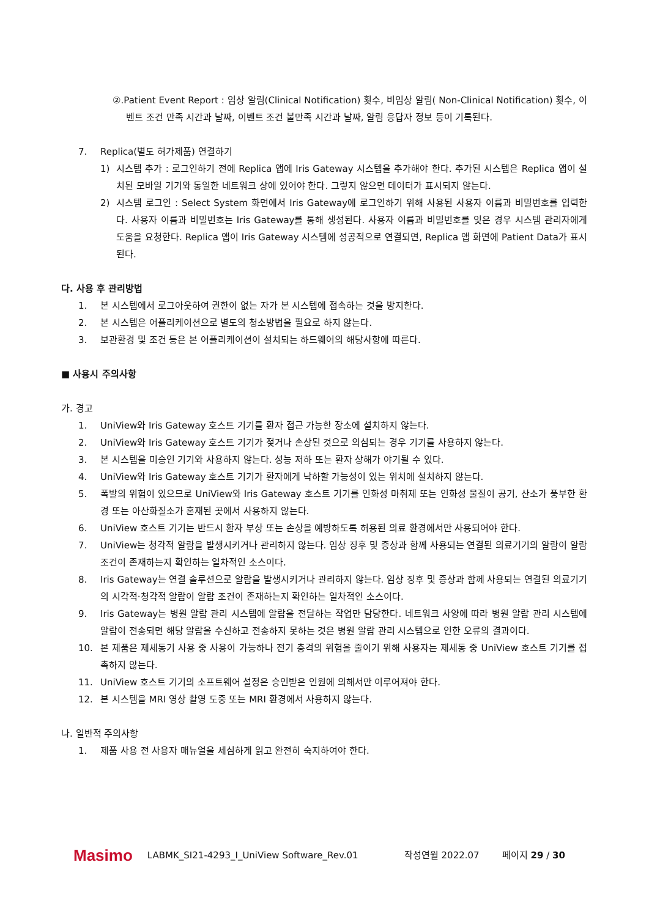②.Patient Event Report : 임상 알림(Clinical Notification) 횟수, 비임상 알림( Non-Clinical Notification) 횟수, 이벤트 조건 만족 시간과 날짜, 이벤트 조건 불만족 시간과 날짜, 알림 응답자 정보 등이 기록된다.
7. Replica(별도 허가제품) 연결하기
1) 시스템 추가 : 로그인하기 전에 Replica 앱에 Iris Gateway 시스템을 추가해야 한다. 추가된 시스템은 Replica 앱이 설치된 모바일 기기와 동일한 네트워크 상에 있어야 한다. 그렇지 않으면 데이터가 표시되지 않는다.
2) 시스템 로그인 : Select System 화면에서 Iris Gateway에 로그인하기 위해 사용된 사용자 이름과 비밀번호를 입력한다. 사용자 이름과 비밀번호는 Iris Gateway를 통해 생성된다. 사용자 이름과 비밀번호를 잊은 경우 시스템 관리자에게 도움을 요청한다. Replica 앱이 Iris Gateway 시스템에 성공적으로 연결되면, Replica 앱 화면에 Patient Data가 표시된다.
다. 사용 후 관리방법
1. 본 시스템에서 로그아웃하여 권한이 없는 자가 본 시스템에 접속하는 것을 방지한다.
2. 본 시스템은 어플리케이션으로 별도의 청소방법을 필요로 하지 않는다.
3. 보관환경 및 조건 등은 본 어플리케이션이 설치되는 하드웨어의 해당사항에 따른다.
■ 사용시 주의사항
가. 경고
1. UniView와 Iris Gateway 호스트 기기를 환자 접근 가능한 장소에 설치하지 않는다.
2. UniView와 Iris Gateway 호스트 기기가 젖거나 손상된 것으로 의심되는 경우 기기를 사용하지 않는다.
3. 본 시스템을 미승인 기기와 사용하지 않는다. 성능 저하 또는 환자 상해가 야기될 수 있다.
4. UniView와 Iris Gateway 호스트 기기가 환자에게 낙하할 가능성이 있는 위치에 설치하지 않는다.
5. 폭발의 위험이 있으므로 UniView와 Iris Gateway 호스트 기기를 인화성 마취제 또는 인화성 물질이 공기, 산소가 풍부한 환경 또는 아산화질소가 혼재된 곳에서 사용하지 않는다.
6. UniView 호스트 기기는 반드시 환자 부상 또는 손상을 예방하도록 허용된 의료 환경에서만 사용되어야 한다.
7. UniView는 청각적 알람을 발생시키거나 관리하지 않는다. 임상 징후 및 증상과 함께 사용되는 연결된 의료기기의 알람이 알람 조건이 존재하는지 확인하는 일차적인 소스이다.
8. Iris Gateway는 연결 솔루션으로 알람을 발생시키거나 관리하지 않는다. 임상 징후 및 증상과 함께 사용되는 연결된 의료기기의 시각적·청각적 알람이 알람 조건이 존재하는지 확인하는 일차적인 소스이다.
9. Iris Gateway는 병원 알람 관리 시스템에 알람을 전달하는 작업만 담당한다. 네트워크 사양에 따라 병원 알람 관리 시스템에 알람이 전송되면 해당 알람을 수신하고 전송하지 못하는 것은 병원 알람 관리 시스템으로 인한 오류의 결과이다.
10. 본 제품은 제세동기 사용 중 사용이 가능하나 전기 충격의 위험을 줄이기 위해 사용자는 제세동 중 UniView 호스트 기기를 접촉하지 않는다.
11. UniView 호스트 기기의 소프트웨어 설정은 승인받은 인원에 의해서만 이루어져야 한다.
12. 본 시스템을 MRI 영상 촬영 도중 또는 MRI 환경에서 사용하지 않는다.
나. 일반적 주의사항
1. 제품 사용 전 사용자 매뉴얼을 세심하게 읽고 완전히 숙지하여야 한다.
Masimo LABMK_SI21-4293_I_UniView Software_Rev.01 작성연월 2022.07 페이지 29 / 30